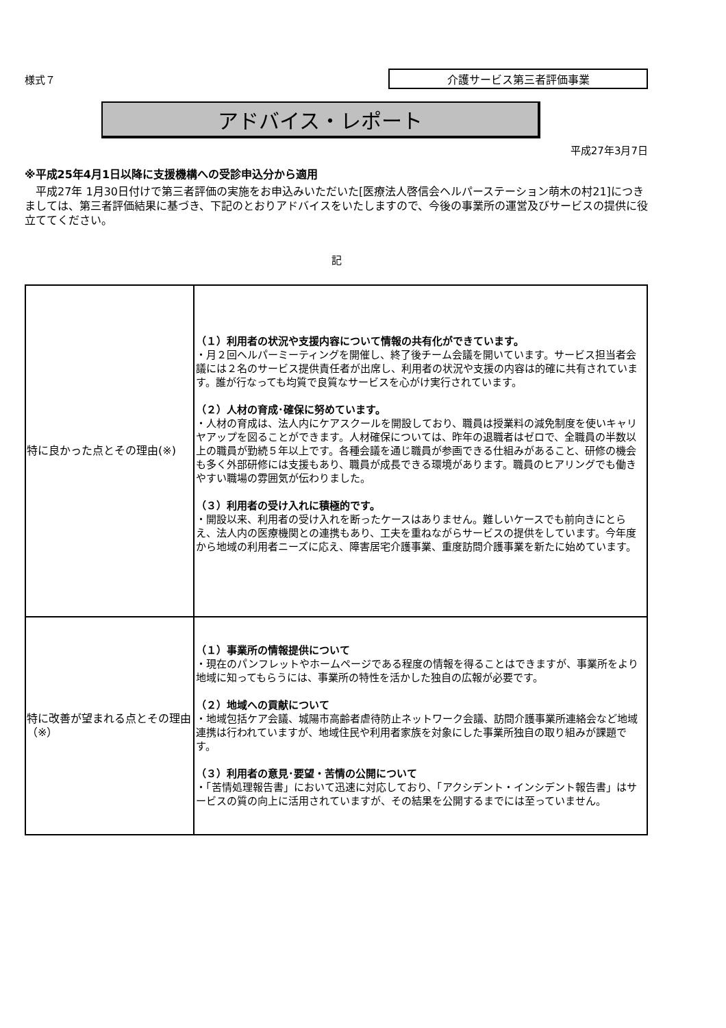様式７ 介護サービス第三者評価事業
アドバイス・レポート
平成27年3月7日
※平成25年4月1日以降に支援機構への受診申込分から適用
　平成27年 1月30日付けで第三者評価の実施をお申込みいただいた[医療法人啓信会ヘルパーステーション萌木の村21]につきましては、第三者評価結果に基づき、下記のとおりアドバイスをいたしますので、今後の事業所の運営及びサービスの提供に役立ててください。
記
| 特に良かった点とその理由(※) | （１）利用者の状況や支援内容について情報の共有化ができています。 ・月２回ヘルパーミーティングを開催し、終了後チーム会議を開いています。サービス担当者会議には２名のサービス提供責任者が出席し、利用者の状況や支援の内容は的確に共有されています。誰が行なっても均質で良質なサービスを心がけ実行されています。 （２）人材の育成･確保に努めています。 ・人材の育成は、法人内にケアスクールを開設しており、職員は授業料の減免制度を使いキャリヤアップを図ることができます。人材確保については、昨年の退職者はゼロで、全職員の半数以上の職員が勤続５年以上です。各種会議を通じ職員が参画できる仕組みがあること、研修の機会も多く外部研修には支援もあり、職員が成長できる環境があります。職員のヒアリングでも働きやすい職場の雰囲気が伝わりました。 （３）利用者の受け入れに積極的です。 ・開設以来、利用者の受け入れを断ったケースはありません。難しいケースでも前向きにとらえ、法人内の医療機関との連携もあり、工夫を重ねながらサービスの提供をしています。今年度から地域の利用者ニーズに応え、障害居宅介護事業、重度訪問介護事業を新たに始めています。 |
| 特に改善が望まれる点とその理由（※） | （１）事業所の情報提供について ・現在のパンフレットやホームページである程度の情報を得ることはできますが、事業所をより地域に知ってもらうには、事業所の特性を活かした独自の広報が必要です。 （２）地域への貢献について ・地域包括ケア会議、城陽市高齢者虐待防止ネットワーク会議、訪問介護事業所連絡会など地域連携は行われていますが、地域住民や利用者家族を対象にした事業所独自の取り組みが課題です。 （３）利用者の意見･要望・苦情の公開について ・「苦情処理報告書」において迅速に対応しており、「アクシデント・インシデント報告書」はサービスの質の向上に活用されていますが、その結果を公開するまでには至っていません。 |